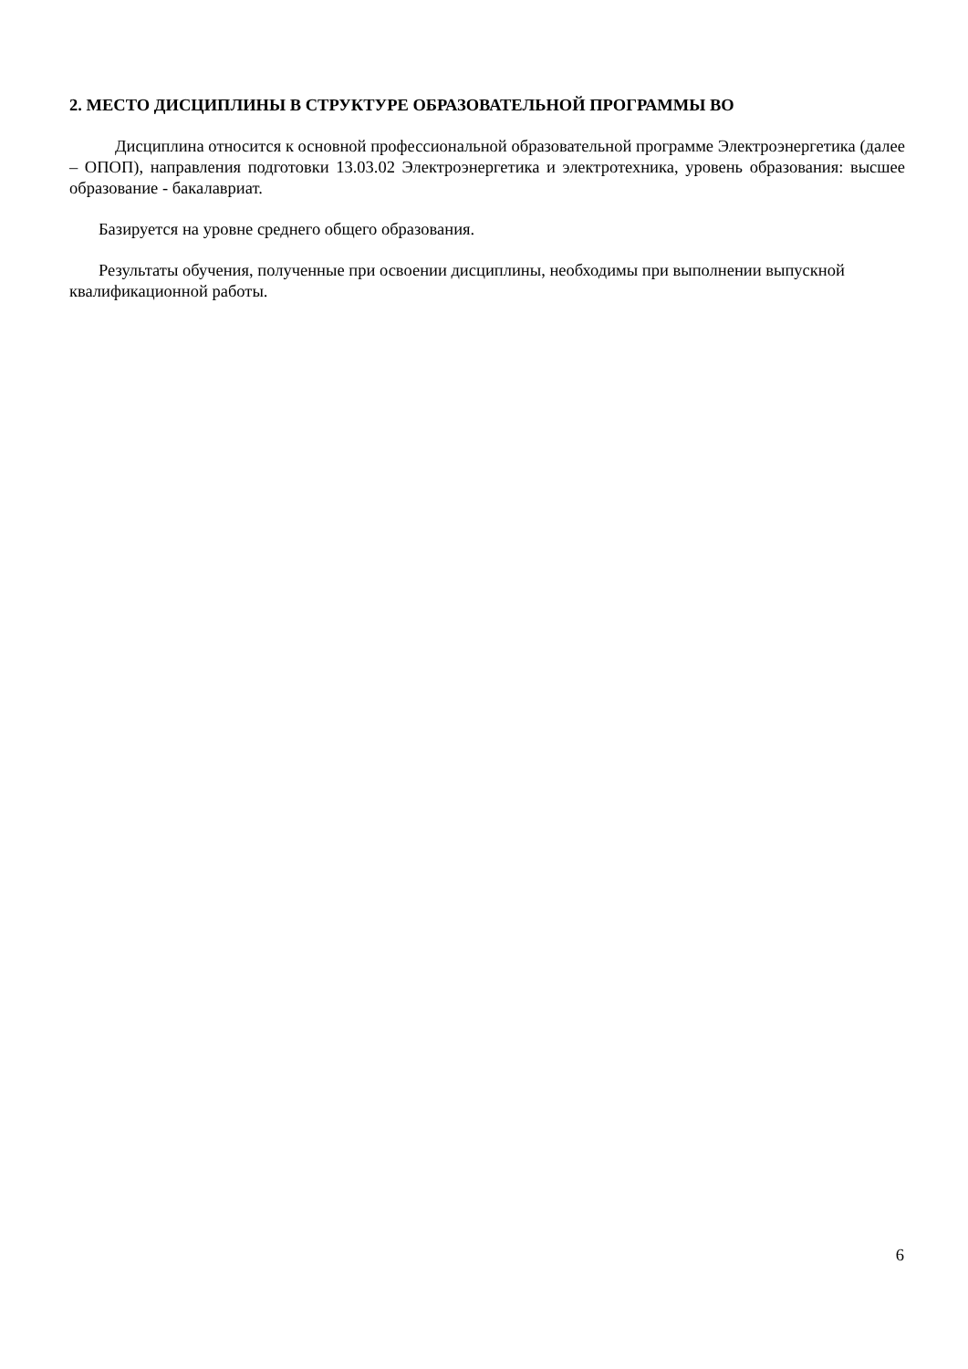2. МЕСТО ДИСЦИПЛИНЫ В СТРУКТУРЕ ОБРАЗОВАТЕЛЬНОЙ ПРОГРАММЫ ВО
Дисциплина относится к основной профессиональной образовательной программе Электроэнергетика (далее – ОПОП), направления подготовки 13.03.02 Электроэнергетика и электротехника, уровень образования: высшее образование - бакалавриат.
Базируется на уровне среднего общего образования.
Результаты обучения, полученные при освоении дисциплины, необходимы при выполнении выпускной квалификационной работы.
6